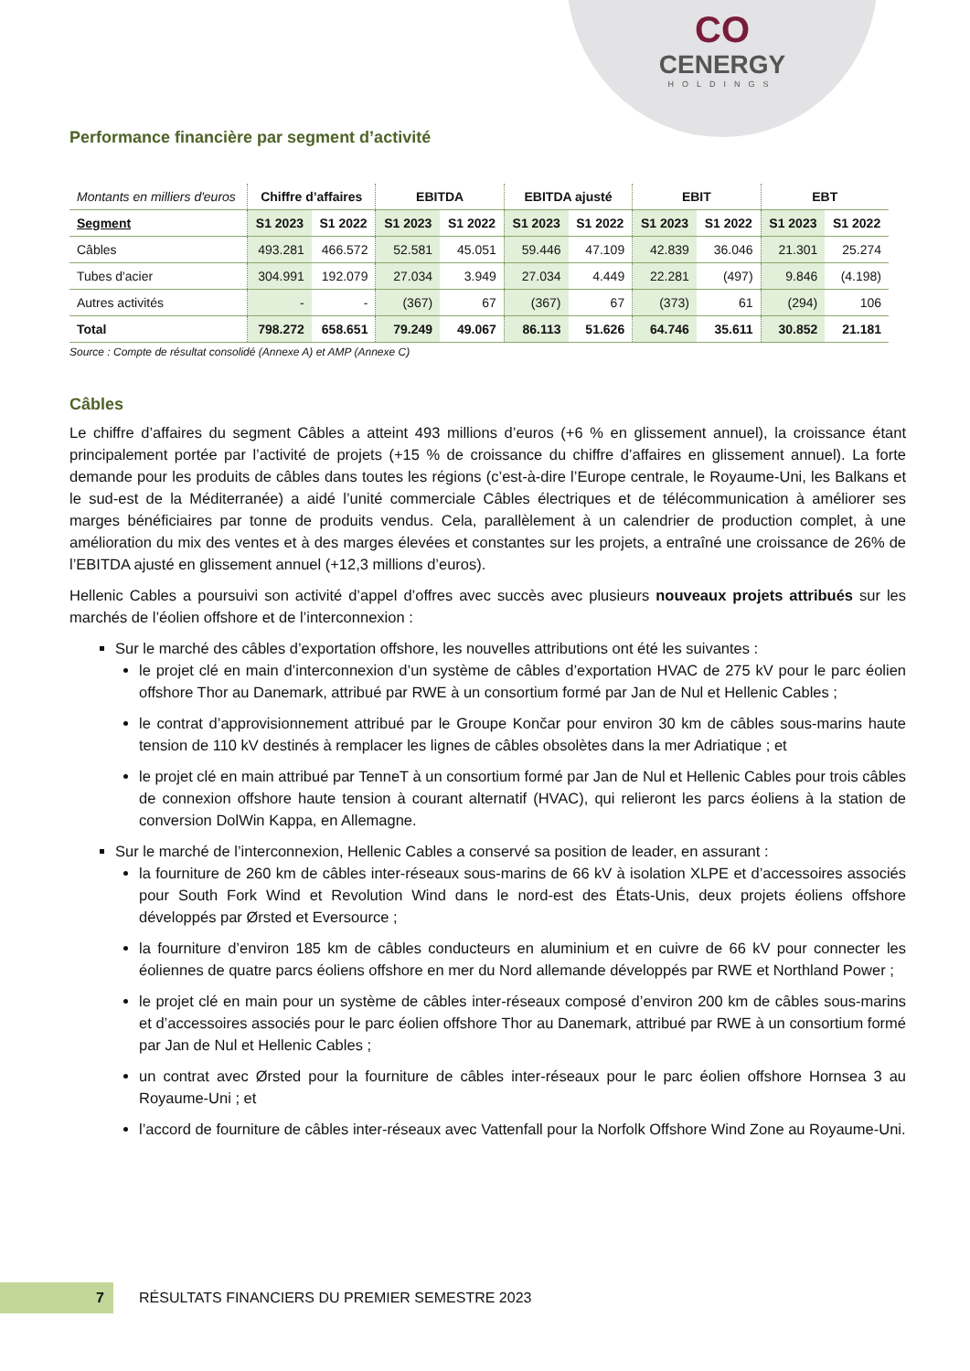CO
CENERGY
HOLDINGS
Performance financière par segment d’activité
| Montants en milliers d'euros | Chiffre d’affaires | | EBITDA | | EBITDA ajusté | | EBIT | | EBT | |
| Segment | S1 2023 | S1 2022 | S1 2023 | S1 2022 | S1 2023 | S1 2022 | S1 2023 | S1 2022 | S1 2023 | S1 2022 |
| Câbles | 493.281 | 466.572 | 52.581 | 45.051 | 59.446 | 47.109 | 42.839 | 36.046 | 21.301 | 25.274 |
| Tubes d'acier | 304.991 | 192.079 | 27.034 | 3.949 | 27.034 | 4.449 | 22.281 | (497) | 9.846 | (4.198) |
| Autres activités | - | - | (367) | 67 | (367) | 67 | (373) | 61 | (294) | 106 |
| Total | 798.272 | 658.651 | 79.249 | 49.067 | 86.113 | 51.626 | 64.746 | 35.611 | 30.852 | 21.181 |
Source : Compte de résultat consolidé (Annexe A) et AMP (Annexe C)
Câbles
Le chiffre d’affaires du segment Câbles a atteint 493 millions d’euros (+6 % en glissement annuel), la croissance étant principalement portée par l’activité de projets (+15 % de croissance du chiffre d’affaires en glissement annuel). La forte demande pour les produits de câbles dans toutes les régions (c’est-à-dire l’Europe centrale, le Royaume-Uni, les Balkans et le sud-est de la Méditerranée) a aidé l’unité commerciale Câbles électriques et de télécommunication à améliorer ses marges bénéficiaires par tonne de produits vendus. Cela, parallèlement à un calendrier de production complet, à une amélioration du mix des ventes et à des marges élevées et constantes sur les projets, a entraîné une croissance de 26% de l’EBITDA ajusté en glissement annuel (+12,3 millions d’euros).
Hellenic Cables a poursuivi son activité d’appel d’offres avec succès avec plusieurs nouveaux projets attribués sur les marchés de l’éolien offshore et de l’interconnexion :
Sur le marché des câbles d’exportation offshore, les nouvelles attributions ont été les suivantes :
le projet clé en main d’interconnexion d’un système de câbles d’exportation HVAC de 275 kV pour le parc éolien offshore Thor au Danemark, attribué par RWE à un consortium formé par Jan de Nul et Hellenic Cables ;
le contrat d’approvisionnement attribué par le Groupe Končar pour environ 30 km de câbles sous-marins haute tension de 110 kV destinés à remplacer les lignes de câbles obsolètes dans la mer Adriatique ; et
le projet clé en main attribué par TenneT à un consortium formé par Jan de Nul et Hellenic Cables pour trois câbles de connexion offshore haute tension à courant alternatif (HVAC), qui relieront les parcs éoliens à la station de conversion DolWin Kappa, en Allemagne.
Sur le marché de l’interconnexion, Hellenic Cables a conservé sa position de leader, en assurant :
la fourniture de 260 km de câbles inter-réseaux sous-marins de 66 kV à isolation XLPE et d’accessoires associés pour South Fork Wind et Revolution Wind dans le nord-est des États-Unis, deux projets éoliens offshore développés par Ørsted et Eversource ;
la fourniture d’environ 185 km de câbles conducteurs en aluminium et en cuivre de 66 kV pour connecter les éoliennes de quatre parcs éoliens offshore en mer du Nord allemande développés par RWE et Northland Power ;
le projet clé en main pour un système de câbles inter-réseaux composé d’environ 200 km de câbles sous-marins et d’accessoires associés pour le parc éolien offshore Thor au Danemark, attribué par RWE à un consortium formé par Jan de Nul et Hellenic Cables ;
un contrat avec Ørsted pour la fourniture de câbles inter-réseaux pour le parc éolien offshore Hornsea 3 au Royaume-Uni ; et
l’accord de fourniture de câbles inter-réseaux avec Vattenfall pour la Norfolk Offshore Wind Zone au Royaume-Uni.
7
RÉSULTATS FINANCIERS DU PREMIER SEMESTRE 2023